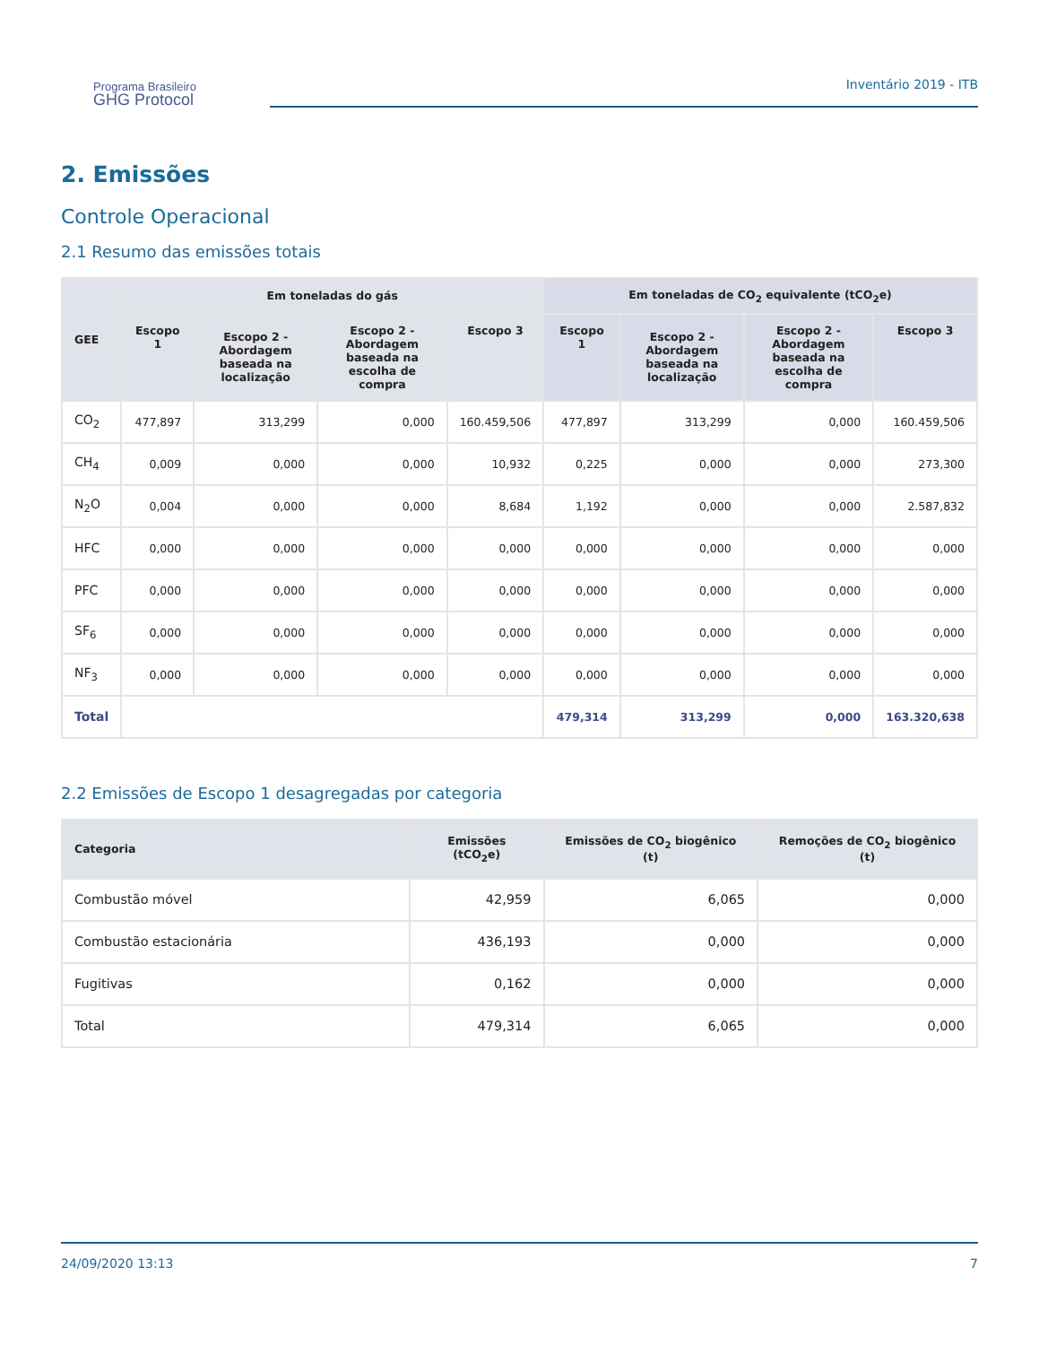Programa Brasileiro
GHG Protocol
Inventário 2019 - ITB
2. Emissões
Controle Operacional
2.1 Resumo das emissões totais
| GEE | Em toneladas do gás | | | | Em toneladas de CO<sub>2</sub> equivalente (tCO<sub>2</sub>e) | | | |
| --- | --- | --- | --- | --- | --- | --- | --- | --- |
| | Escopo 1 | Escopo 2 - Abordagem baseada na localização | Escopo 2 - Abordagem baseada na escolha de compra | Escopo 3 | Escopo 1 | Escopo 2 - Abordagem baseada na localização | Escopo 2 - Abordagem baseada na escolha de compra | Escopo 3 |
| CO<sub>2</sub> | 477,897 | 313,299 | 0,000 | 160.459,506 | 477,897 | 313,299 | 0,000 | 160.459,506 |
| CH<sub>4</sub> | 0,009 | 0,000 | 0,000 | 10,932 | 0,225 | 0,000 | 0,000 | 273,300 |
| N<sub>2</sub>O | 0,004 | 0,000 | 0,000 | 8,684 | 1,192 | 0,000 | 0,000 | 2.587,832 |
| HFC | 0,000 | 0,000 | 0,000 | 0,000 | 0,000 | 0,000 | 0,000 | 0,000 |
| PFC | 0,000 | 0,000 | 0,000 | 0,000 | 0,000 | 0,000 | 0,000 | 0,000 |
| SF<sub>6</sub> | 0,000 | 0,000 | 0,000 | 0,000 | 0,000 | 0,000 | 0,000 | 0,000 |
| NF<sub>3</sub> | 0,000 | 0,000 | 0,000 | 0,000 | 0,000 | 0,000 | 0,000 | 0,000 |
| Total | | | | | 479,314 | 313,299 | 0,000 | 163.320,638 |
2.2 Emissões de Escopo 1 desagregadas por categoria
| Categoria | Emissões (tCO<sub>2</sub>e) | Emissões de CO<sub>2</sub> biogênico (t) | Remoções de CO<sub>2</sub> biogênico (t) |
| --- | --- | --- | --- |
| Combustão móvel | 42,959 | 6,065 | 0,000 |
| Combustão estacionária | 436,193 | 0,000 | 0,000 |
| Fugitivas | 0,162 | 0,000 | 0,000 |
| Total | 479,314 | 6,065 | 0,000 |
24/09/2020 13:13 7